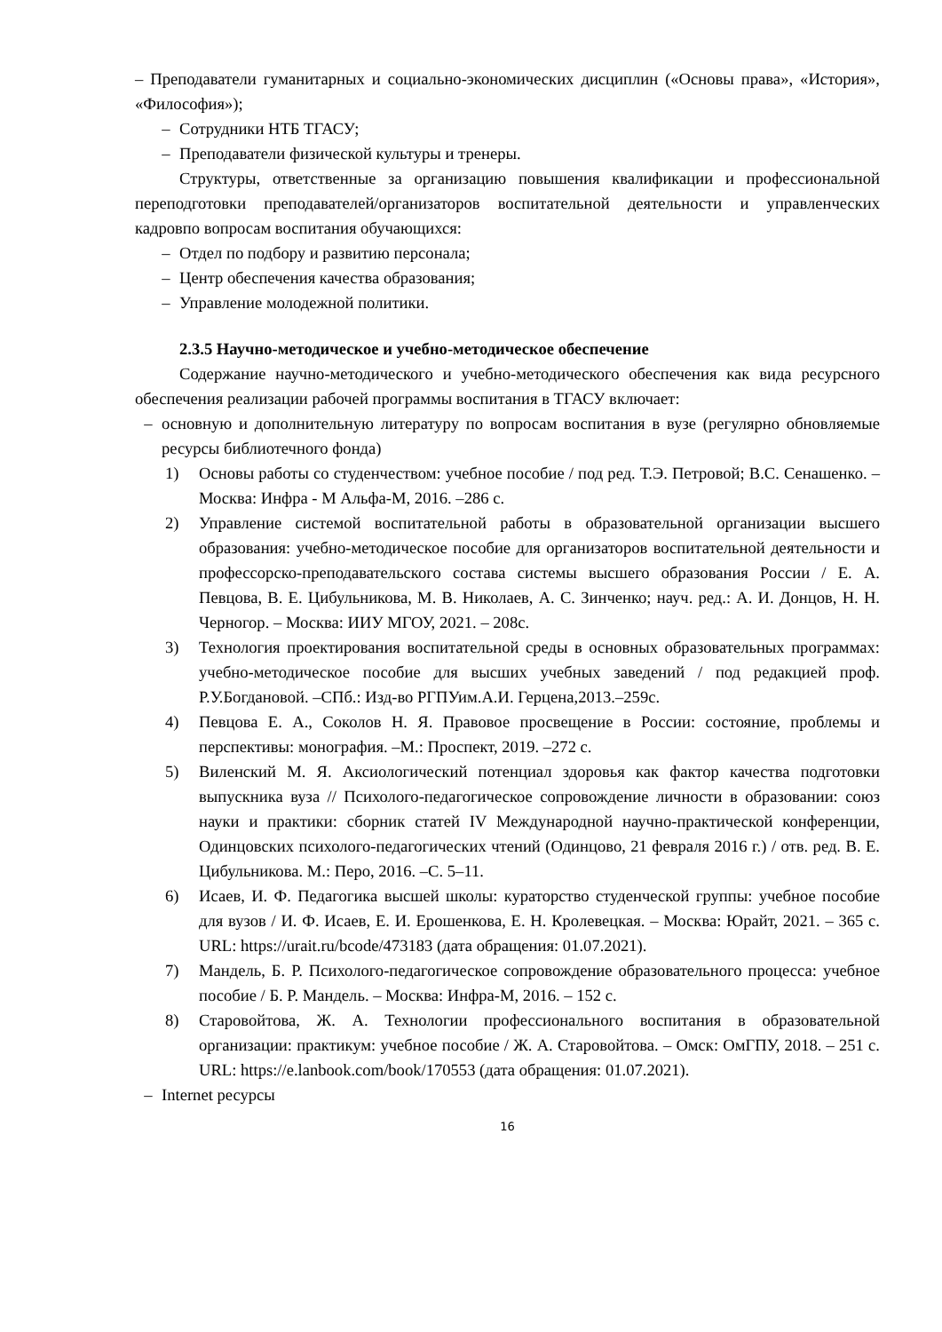– Преподаватели гуманитарных и социально-экономических дисциплин («Основы права», «История», «Философия»);
– Сотрудники НТБ ТГАСУ;
– Преподаватели физической культуры и тренеры.
Структуры, ответственные за организацию повышения квалификации и профессиональной переподготовки преподавателей/организаторов воспитательной деятельности и управленческих кадровпо вопросам воспитания обучающихся:
– Отдел по подбору и развитию персонала;
– Центр обеспечения качества образования;
– Управление молодежной политики.
2.3.5 Научно-методическое и учебно-методическое обеспечение
Содержание научно-методического и учебно-методического обеспечения как вида ресурсного обеспечения реализации рабочей программы воспитания в ТГАСУ включает:
– основную и дополнительную литературу по вопросам воспитания в вузе (регулярно обновляемые ресурсы библиотечного фонда)
1) Основы работы со студенчеством: учебное пособие / под ред. Т.Э. Петровой; В.С. Сенашенко. –Москва: Инфра - М Альфа-М, 2016. –286 с.
2) Управление системой воспитательной работы в образовательной организации высшего образования: учебно-методическое пособие для организаторов воспитательной деятельности и профессорско-преподавательского состава системы высшего образования России / Е. А. Певцова, В. Е. Цибульникова, М. В. Николаев, А. С. Зинченко; науч. ред.: А. И. Донцов, Н. Н. Черногор. – Москва: ИИУ МГОУ, 2021. – 208с.
3) Технология проектирования воспитательной среды в основных образовательных программах: учебно-методическое пособие для высших учебных заведений / под редакцией проф. Р.У.Богдановой. –СПб.: Изд-во РГПУим.А.И. Герцена,2013.–259с.
4) Певцова Е. А., Соколов Н. Я. Правовое просвещение в России: состояние, проблемы и перспективы: монография. –М.: Проспект, 2019. –272 с.
5) Виленский М. Я. Аксиологический потенциал здоровья как фактор качества подготовки выпускника вуза // Психолого-педагогическое сопровождение личности в образовании: союз науки и практики: сборник статей IV Международной научно-практической конференции, Одинцовских психолого-педагогических чтений (Одинцово, 21 февраля 2016 г.) / отв. ред. В. Е. Цибульникова. М.: Перо, 2016. –С. 5–11.
6) Исаев, И. Ф. Педагогика высшей школы: кураторство студенческой группы: учебное пособие для вузов / И. Ф. Исаев, Е. И. Ерошенкова, Е. Н. Кролевецкая. – Москва: Юрайт, 2021. – 365 с. URL: https://urait.ru/bcode/473183 (дата обращения: 01.07.2021).
7) Мандель, Б. Р. Психолого-педагогическое сопровождение образовательного процесса: учебное пособие / Б. Р. Мандель. – Москва: Инфра-М, 2016. – 152 с.
8) Старовойтова, Ж. А. Технологии профессионального воспитания в образовательной организации: практикум: учебное пособие / Ж. А. Старовойтова. – Омск: ОмГПУ, 2018. – 251 с. URL: https://e.lanbook.com/book/170553 (дата обращения: 01.07.2021).
– Internet ресурсы
16